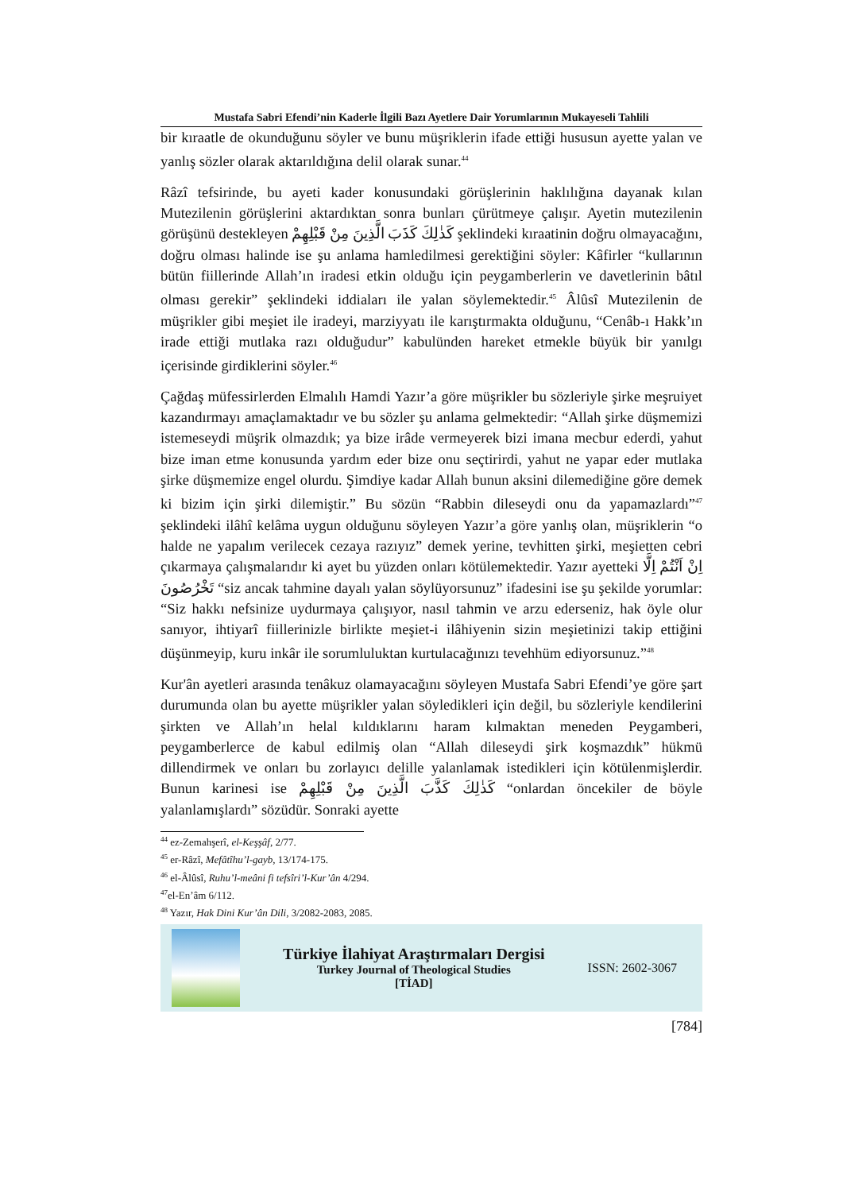Mustafa Sabri Efendi’nin Kaderle İlgili Bazı Ayetlere Dair Yorumlarının Mukayeseli Tahlili
bir kıraatle de okunduğunu söyler ve bunu müşriklerin ifade ettiği hususun ayette yalan ve yanlış sözler olarak aktarıldığına delil olarak sunar.<sup>44</sup>
Râzî tefsirinde, bu ayeti kader konusundaki görüşlerinin haklılığına dayanak kılan Mutezilenin görüşlerini aktardıktan sonra bunları çürütmeye çalışır. Ayetin mutezilenin görüşünü destekleyen كَذٰلِكَ كَذَبَ الَّذِينَ مِنْ قَبْلِهِمْ şeklindeki kıraatinin doğru olmayacağını, doğru olması halinde ise şu anlama hamledilmesi gerektiğini söyler: Kâfirler “kullarının bütün fiillerinde Allah’ın iradesi etkin olduğu için peygamberlerin ve davetlerinin bâtıl olması gerekir” şeklindeki iddiaları ile yalan söylemektedir.<sup>45</sup> Âlûsî Mutezilenin de müşrikler gibi meşiet ile iradeyi, marziyyatı ile karıştırmakta olduğunu, “Cenâb-ı Hakk’ın irade ettiği mutlaka razı olduğudur” kabulünden hareket etmekle büyük bir yanılgı içerisinde girdiklerini söyler.<sup>46</sup>
Çağdaş müfessirlerden Elmalılı Hamdi Yazır’a göre müşrikler bu sözleriyle şirke meşruiyet kazandırmayı amaçlamaktadır ve bu sözler şu anlama gelmektedir: “Allah şirke düşmemizi istemeseydi müşrik olmazdık; ya bize irâde vermeyerek bizi imana mecbur ederdi, yahut bize iman etme konusunda yardım eder bize onu seçtirirdi, yahut ne yapar eder mutlaka şirke düşmemize engel olurdu. Şimdiye kadar Allah bunun aksini dilemediğine göre demek ki bizim için şirki dilemiştir.” Bu sözün “Rabbin dileseydi onu da yapamazlardı”<sup>47</sup> şeklindeki ilâhî kelâma uygun olduğunu söyleyen Yazır’a göre yanlış olan, müşriklerin “o halde ne yapalım verilecek cezaya razıyız” demek yerine, tevhitten şirki, meşietten cebri çıkarmaya çalışmalarıdır ki ayet bu yüzden onları kötülemektedir. Yazır ayetteki اِنْ اَنْتُمْ اِلَّا تَخْرُصُونَ “siz ancak tahmine dayalı yalan söylüyorsunuz” ifadesini ise şu şekilde yorumlar: “Siz hakkı nefsinize uydurmaya çalışıyor, nasıl tahmin ve arzu ederseniz, hak öyle olur sanıyor, ihtiyarî fiillerinizle birlikte meşiet-i ilâhiyenin sizin meşietinizi takip ettiğini düşünmeyip, kuru inkâr ile sorumluluktan kurtulacağınızı tevehhüm ediyorsunuz.”<sup>48</sup>
Kur'ân ayetleri arasında tenâkuz olamayacağını söyleyen Mustafa Sabri Efendi’ye göre şart durumunda olan bu ayette müşrikler yalan söyledikleri için değil, bu sözleriyle kendilerini şirkten ve Allah’ın helal kıldıklarını haram kılmaktan meneden Peygamberi, peygamberlerce de kabul edilmiş olan “Allah dileseydi şirk koşmazdık” hükmü dillendirmek ve onları bu zorlayıcı delille yalanlamak istedikleri için kötülenmişlerdir. Bunun karinesi ise كَذٰلِكَ كَذَّبَ الَّذِينَ مِنْ قَبْلِهِمْ “onlardan öncekiler de böyle yalanlamışlardı” sözüdür. Sonraki ayette
<sup>44</sup> ez-Zemahşerî, el-Keşşâf, 2/77.
<sup>45</sup> er-Râzî, Mefâtîhu’l-gayb, 13/174-175.
<sup>46</sup> el-Âlûsî, Ruhu’l-meâni fi tefsîri’l-Kur’ân 4/294.
<sup>47</sup> el-En’âm 6/112.
<sup>48</sup> Yazır, Hak Dini Kur’ân Dili, 3/2082-2083, 2085.
Türkiye İlahiyat Araştırmaları Dergisi
Turkey Journal of Theological Studies
[TİAD]
ISSN: 2602-3067
[784]